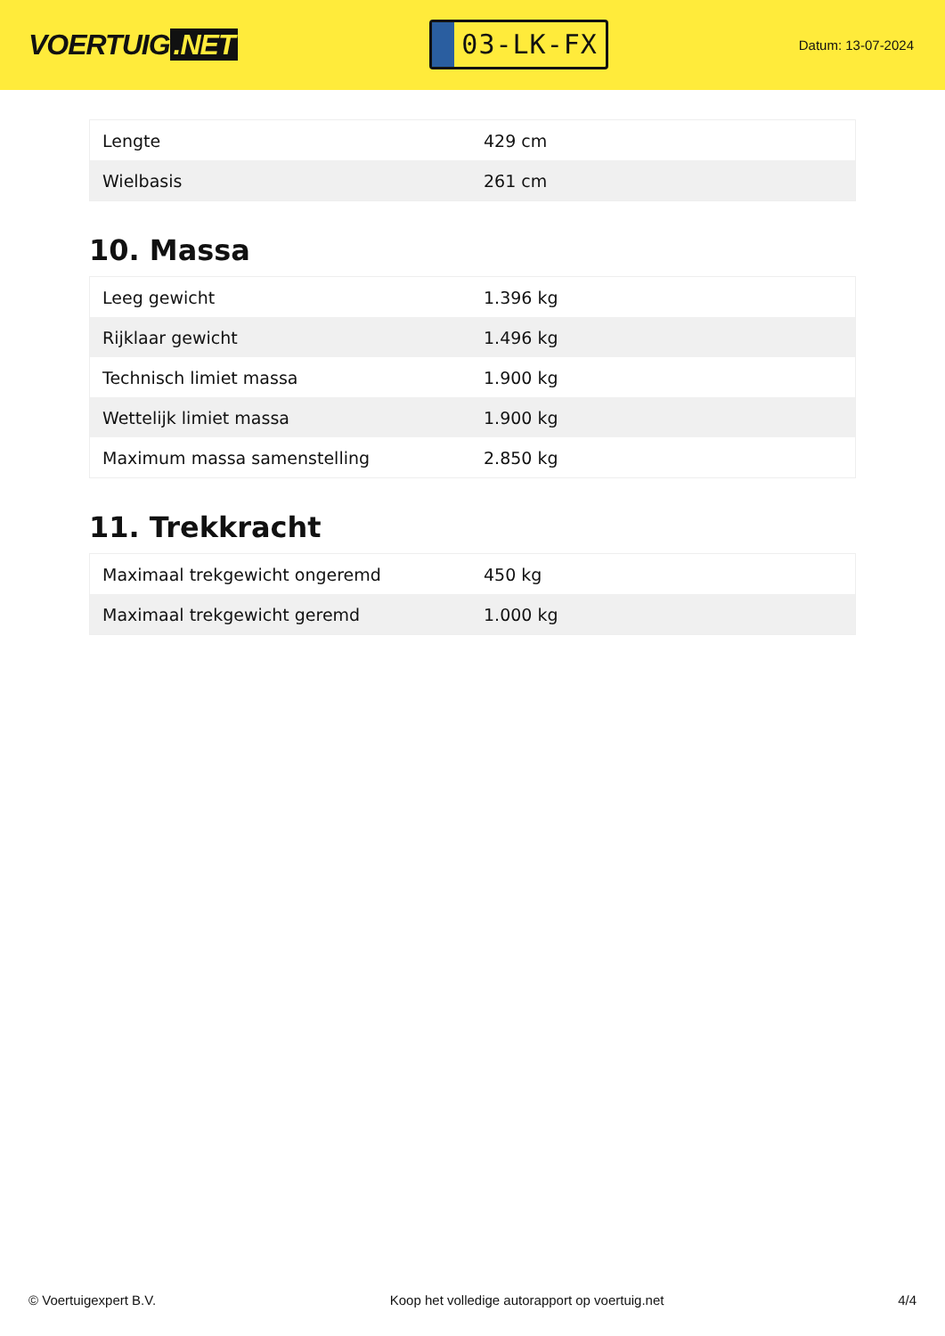VOERTUIG.NET
03-LK-FX
Datum: 13-07-2024
| Lengte | 429 cm |
| Wielbasis | 261 cm |
10. Massa
| Leeg gewicht | 1.396 kg |
| Rijklaar gewicht | 1.496 kg |
| Technisch limiet massa | 1.900 kg |
| Wettelijk limiet massa | 1.900 kg |
| Maximum massa samenstelling | 2.850 kg |
11. Trekkracht
| Maximaal trekgewicht ongeremd | 450 kg |
| Maximaal trekgewicht geremd | 1.000 kg |
© Voertuigexpert B.V. Koop het volledige autorapport op voertuig.net 4/4